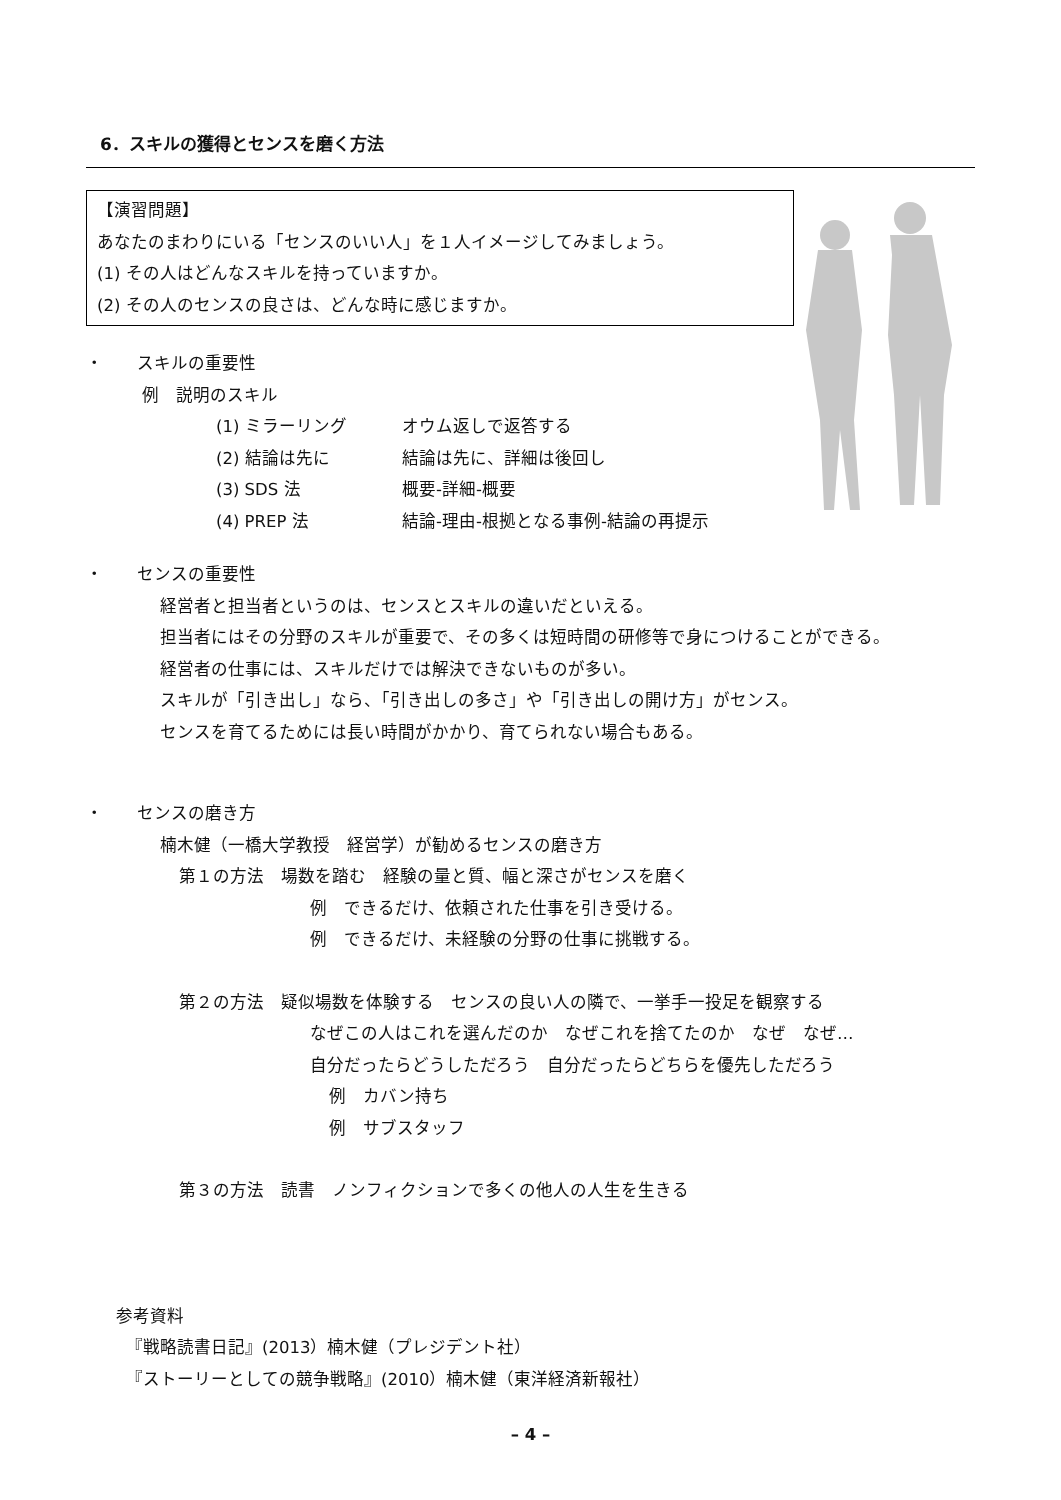6．スキルの獲得とセンスを磨く方法
【演習問題】
あなたのまわりにいる「センスのいい人」を１人イメージしてみましょう。
(1) その人はどんなスキルを持っていますか。
(2) その人のセンスの良さは、どんな時に感じますか。
・　　スキルの重要性
例　説明のスキル
(1) ミラーリング オウム返しで返答する
(2) 結論は先に 結論は先に、詳細は後回し
(3) SDS 法 概要-詳細-概要
(4) PREP 法 結論-理由-根拠となる事例-結論の再提示
・　　センスの重要性
経営者と担当者というのは、センスとスキルの違いだといえる。
担当者にはその分野のスキルが重要で、その多くは短時間の研修等で身につけることができる。
経営者の仕事には、スキルだけでは解決できないものが多い。
スキルが「引き出し」なら、「引き出しの多さ」や「引き出しの開け方」がセンス。
センスを育てるためには長い時間がかかり、育てられない場合もある。
・　　センスの磨き方
楠木健（一橋大学教授　経営学）が勧めるセンスの磨き方
第１の方法　場数を踏む　経験の量と質、幅と深さがセンスを磨く
例　できるだけ、依頼された仕事を引き受ける。
例　できるだけ、未経験の分野の仕事に挑戦する。
第２の方法　疑似場数を体験する　センスの良い人の隣で、一挙手一投足を観察する
なぜこの人はこれを選んだのか　なぜこれを捨てたのか　なぜ　なぜ…
自分だったらどうしただろう　自分だったらどちらを優先しただろう
例　カバン持ち
例　サブスタッフ
第３の方法　読書　ノンフィクションで多くの他人の人生を生きる
参考資料
『戦略読書日記』(2013）楠木健（プレジデント社）
『ストーリーとしての競争戦略』(2010）楠木健（東洋経済新報社）
– 4 –